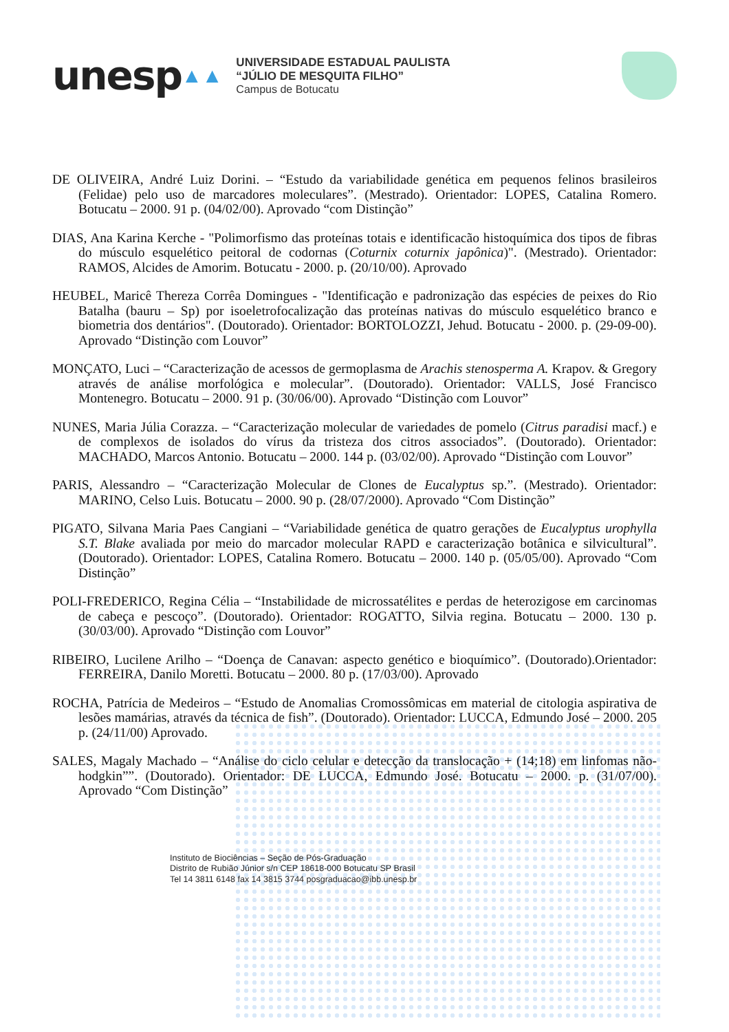unesp ▲▲
UNIVERSIDADE ESTADUAL PAULISTA
“JÚLIO DE MESQUITA FILHO”
Campus de Botucatu
DE OLIVEIRA, André Luiz Dorini. – “Estudo da variabilidade genética em pequenos felinos brasileiros (Felidae) pelo uso de marcadores moleculares”. (Mestrado). Orientador: LOPES, Catalina Romero. Botucatu – 2000. 91 p. (04/02/00). Aprovado “com Distinção”
DIAS, Ana Karina Kerche - "Polimorfismo das proteínas totais e identificacão histoquímica dos tipos de fibras do músculo esquelético peitoral de codornas (Coturnix coturnix japônica)". (Mestrado). Orientador: RAMOS, Alcides de Amorim. Botucatu - 2000. p. (20/10/00). Aprovado
HEUBEL, Maricê Thereza Corrêa Domingues - "Identificação e padronização das espécies de peixes do Rio Batalha (bauru – Sp) por isoeletrofocalização das proteínas nativas do músculo esquelético branco e biometria dos dentários". (Doutorado). Orientador: BORTOLOZZI, Jehud. Botucatu - 2000. p. (29-09-00). Aprovado “Distinção com Louvor”
MONÇATO, Luci – “Caracterização de acessos de germoplasma de Arachis stenosperma A. Krapov. & Gregory através de análise morfológica e molecular”. (Doutorado). Orientador: VALLS, José Francisco Montenegro. Botucatu – 2000. 91 p. (30/06/00). Aprovado “Distinção com Louvor”
NUNES, Maria Júlia Corazza. – “Caracterização molecular de variedades de pomelo (Citrus paradisi macf.) e de complexos de isolados do vírus da tristeza dos citros associados”. (Doutorado). Orientador: MACHADO, Marcos Antonio. Botucatu – 2000. 144 p. (03/02/00). Aprovado “Distinção com Louvor”
PARIS, Alessandro – “Caracterização Molecular de Clones de Eucalyptus sp.”. (Mestrado). Orientador: MARINO, Celso Luis. Botucatu – 2000. 90 p. (28/07/2000). Aprovado “Com Distinção”
PIGATO, Silvana Maria Paes Cangiani – “Variabilidade genética de quatro gerações de Eucalyptus urophylla S.T. Blake avaliada por meio do marcador molecular RAPD e caracterização botânica e silvicultural”. (Doutorado). Orientador: LOPES, Catalina Romero. Botucatu – 2000. 140 p. (05/05/00). Aprovado “Com Distinção”
POLI-FREDERICO, Regina Célia – “Instabilidade de microssatélites e perdas de heterozigose em carcinomas de cabeça e pescoço”. (Doutorado). Orientador: ROGATTO, Silvia regina. Botucatu – 2000. 130 p. (30/03/00). Aprovado “Distinção com Louvor”
RIBEIRO, Lucilene Arilho – “Doença de Canavan: aspecto genético e bioquímico”. (Doutorado).Orientador: FERREIRA, Danilo Moretti. Botucatu – 2000. 80 p. (17/03/00). Aprovado
ROCHA, Patrícia de Medeiros – “Estudo de Anomalias Cromossômicas em material de citologia aspirativa de lesões mamárias, através da técnica de fish”. (Doutorado). Orientador: LUCCA, Edmundo José – 2000. 205 p. (24/11/00) Aprovado.
SALES, Magaly Machado – “Análise do ciclo celular e detecção da translocação + (14;18) em linfomas não-hodgkin””. (Doutorado). Orientador: DE LUCCA, Edmundo José. Botucatu – 2000. p. (31/07/00). Aprovado “Com Distinção”
Instituto de Biociências – Seção de Pós-Graduação
Distrito de Rubião Júnior s/n CEP 18618-000 Botucatu SP Brasil
Tel 14 3811 6148 fax 14 3815 3744 posgraduacao@ibb.unesp.br